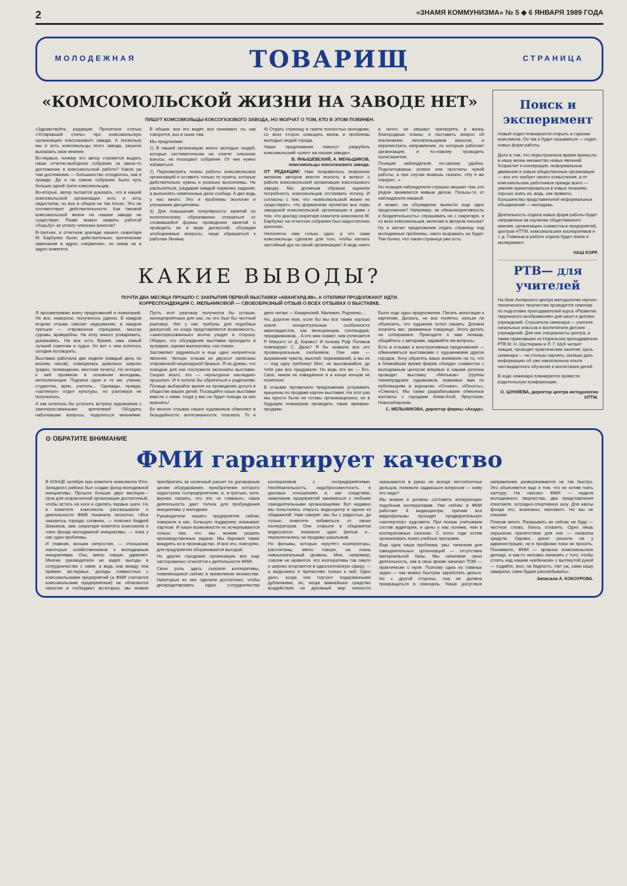2 «ЗНАМЯ КОММУНИЗМА» № 5 ◆ 6 ЯНВАРЯ 1989 ГОДА
МОЛОДЕЖНАЯ ТОВАРИЩ СТРАНИЦА
«КОМСОМОЛЬСКОЙ ЖИЗНИ НА ЗАВОДЕ НЕТ»
ПИШУТ КОМСОМОЛЬЦЫ КОКСОГАЗОВОГО ЗАВОДА, НО МОЛЧАТ О ТОМ, КТО В ЭТОМ ПОВИНЕН.
«Здравствуйте, редакция. Прочитали статью «Устаревший стиль» про комсомольскую организацию коксогазового завода. А поскольку мы и есть комсомольцы этого завода, решили высказать свое мнение.
Во-первых, почему это автор стремится выдать наше отчетно-выборное собрание за какое-то достижение в комсомольской работе? Какое уж там достижение — большинство отсиделось, как и прежде. Да и на самом собрании было чуть больше одной трети комсомольцев.
Во-вторых, автор пытается доказать, что в нашей комсомольской организации хоть и есть недостатки, но все в общем не так плохо. Это не соответствует действительности. Как таковой комсомольской жизни на нашем заводе не существует. Разве можно назвать работой «борьбу» за уплату членских взносов?
В-третьих, в отчетном докладе нашего секретаря М. Барбулис были, действительно, критические замечания в адрес «первичек», но никак не в адрес комитета.
В общем, все это видят, все понимают, но, как говорится, воз и ныне там.
Мы предлагаем:
1) В нашей организации много молодых людей, которые систематически не платят членские взносы, не посещают собрания. От них нужно избавиться.
2) Пересмотреть планы работы комсомольских организаций и оставить только те пункты, которые действительно нужны и реально выполнимы. Не распыляться, раздавая каждой первичке задания, а выполнять намеченные дела сообща. А дел ведь у нас много. Это и проблемы экологии и улучшение дисциплины.
3) Для повышения популярности занятий по политическому образованию отказаться от сложившейся формы проведения занятий и проводить их в виде дискуссий, обсуждая злободневные вопросы, чаще обращаться к работам Ленина.
4) Отдать страницу в газете полностью молодежи, со всех сторон освещать жизнь и проблемы молодых людей города.
Наши предложения помогут разрубить комсомольский «узел» на нашем заводе».
В. ЯНЫШЕВСКИЙ, А. МЕНЬШИКОВ, комсомольцы коксогазового завода.
ОТ РЕДАКЦИИ: Нам понравилось искреннее желание авторов внести ясность в вопрос о работе комсомольской организации коксогазового завода. Мы должным образом оценили потребность комсомольцев отстаивать истину. И согласны с тем, что «комсомольской жизни не существует», что формализм пропитал все поры заводской комсомольской организации и даже с тем, что доклад секретаря комитета комсомола М. Барбулис на отчетном собрании был недостаточно критичен.
Непонятно нам только одно: а что сами комсомольцы сделали для того, чтобы изгнать застойный дух из своей организации? А ведь никто и ничто не мешает претворять в жизнь благородные планы: и поставить вопрос об исключении неплательщиков взносов, и пересмотреть направления, по которым работает организация, и по-новому проводить политзанятия.
Позиция наблюдателя по-своему удобна. Подсчитываешь успехи или просчеты чужой работы, а при случае можешь сказать: «Ну я же говорил...»
Но позиция наблюдателя страшно мешает тем, кто рядом занимается живым делом. Пользы-то от наблюдателя никакой.
А может, на обсуждение вынести еще одно предложение? Например, за «безынициативность и бездеятельность» спрашивать не с секретаря, а со всех комсомольцев, включая и авторов письма?
Ну а насчет предложения отдать страницу под молодежные проблемы, никто возражать не будет. Тем более, что такая страница уже есть.
КАКИЕ ВЫВОДЫ?
ПОЧТИ ДВА МЕСЯЦА ПРОШЛО С ЗАКРЫТИЯ ПЕРВОЙ ВЫСТАВКИ «АВАНГАРД-88», А ОТКЛИКИ ПРОДОЛЖАЮТ ИДТИ.
КОРРЕСПОНДЕНЦИЯ С. МЕЛЬНИКОВОЙ — СВОЕОБРАЗНЫЙ ОТЗЫВ О ВСЕХ ОТЗЫВАХ О ВЫСТАВКЕ.
Я просматриваю книгу предложений и пожеланий. Не все, наверное, получилось удачно. В каждом втором отзыве сквозит недоумение, в каждом третьем — откровенное отрицание, многие суровы, враждебны. Не хочу никого уговаривать, доказывать. На все есть Время, наш самый лучший советник и судья. Но вот о чем хотелось сегодня поговорить.
Выставка работала две недели (каждый день по восемь часов), освещалась довольно широко (радио, телевидение, местная печать). Но интерес к ней проявили в основном молодежь, интеллигенция. Подписи одни и те же: ученик, студентка, врач, учитель... Однажды, правда, «заглянул» отдел культуры, но разговора не получилось.
А как хотелось бы устроить встречу художников с заинтересованными зрителями! Обсудить наболевшие вопросы, поделиться мнениями. Пусть этот разговор получился бы острым, нелицеприятным для нас, но это был бы честный разговор. Нет у нас трибуны для подобных дискуссий, но когда представляется возможность, «заинтересованные» молча уходят в сторону. Обидно, что обсуждение выставки проходило в кулуарах, оценки выносились «за глаза».
Заставляет задуматься и еще одно неприятное явление. Четыре отзыва из двухсот написаны откровенной нецензурной бранью. Я не думаю, что поводом для них послужили экспонаты выставки. Скорее всего, это — «культурное наследие» прошлого. И я хотела бы обратиться к родителям. Почаще выбирайте время на проведение досуга в обществе ваших детей. Посещайте наши выставки вместе с ними, тогда у вас не будет повода за них краснеть!
Во многих отзывах наших художников обвиняют в безыдейности, антигуманности, плагиате. То и дело читаю — Кандинский, Малевич, Родченко...
Но, дорогие мои, если бы мы все также хорошо знали концептуальные особенности авангардистов, как венецианцев, голландцев, передвижников... А кто мне скажет, чем отличается Р. Магритт от Д. Кирико? И почему Руф Поляков плагиирует С. Дали? Я бы назвала все это провинциальным снобизмом. Они нам — выражение чувств, мыслей, переживаний, а мы их — под одну гребенку! Мол, не высовывайся, до тебя уже все придумали. Но ведь это же — Его, Свое, никем не изведанное и в конце концов не понятное!
В отзывах прозвучало предложение устраивать аукционы по продаже картин выставки. На этот раз мы просто были не готовы организационно, но в будущем планируем проводить такие ярмарки-продажи.
Было еще одно предложение. Писать аннотации к картинам. Дескать, не все понятно, нельзя ли объяснить, что художник хотел сказать. Должна огорчить вас, уважаемые товарищи. Этого делать не собираемся. Приходите к нам почаще, общайтесь с авторами, задавайте им вопросы.
Есть в отзывах и конструктивные предложения — обмениваться выставками с художниками других городов. Хочу обратить ваше внимание на то, что в ближайшее время фирма «Ахада» совместно с молодежным центром впервые в нашем регионе проводит выставку «Митьков» (группы ленинградских художников, знакомых вам по публикациям в журналах «Огонек», «Юность», «Смена»). Мы также разрабатываем обменные контакты с городами Алма-Атой, Иркутском, Новосибирском.
С. МЕЛЬНИКОВА, директор фирмы «Ахада».
Поиск и эксперимент
Новый отдел планируется открыть в горкоме комсомола. Он так и будет называться — отдел новых форм работы.
Дело в том, что перестроечное время принесло в нашу жизнь множество новых явлений. Хозрасчет и кооперация, неформальные движения и новые общественные организации — все это требует своего осмысления, а от комсомольских работников прежде всего — умения ориентироваться в новых течениях, хорошо знать их, ведь, как правило, большинство представителей неформальных объединений — молодежь.
Деятельность отдела новых форм работы будет направлена на изучение общественного мнения, организацию совместных предприятий, центров НТТМ, комсомольских кооперативов и т. д. Главным в работе отдела будет поиск и эксперимент.
НАШ КОРР.
РТВ— для учителей
На базе Ангарского центра методологии научно-технического творчества проводится семинар по подготовке преподавателей курса «Развитие творческого воображения» для школ и детских учреждений. Слушатели семинара — учителя начальных классов и воспитатели детских учреждений. Для них специалисты центра, а также приехавшие из Норильска преподаватели РТВ М. Н. Шустерман и Л. Г. Шуб читают лекции, проводят практические занятия. Цель семинара — не столько научить, сколько дать информацию об уже накопленном опыте нестандартного обучения и воспитания детей.
В ходе семинара планируется провести родительскую конференцию.
О. ШУНЯЕВА, директор центра методологии НТТМ.
⊙ ОБРАТИТЕ ВНИМАНИЕ
ФМИ гарантирует качество
В КОНЦЕ октября при комитете комсомола Юго-Западного района был создан фонд молодежной инициативы. Прошло больше двух месяцев—срок для хозрасчетной организации достаточный, чтобы встать на ноги и сделать первые шаги. Но в комитете комсомола рассказывали о деятельности ФМИ поначалу неохотно. «Все оказалось гораздо сложнее, — пояснил Андрей Шиманов, зам. секретаря комитета комсомола и член фонда молодежной инициативы, — пока у нас одни проблемы.
И главная, весьма непростая, — отношение некоторых хозяйственников к молодежным инициативам. Оно, мягко говоря, удивляет. Многие руководители не видят выгоды в сотрудничестве с нами, а ведь она между тем прямая: во-первых, доходы совместных с комсомольскими предприятий (а ФМИ считается комсомольским предприятием) не облагаются налогом в госбюджет, во-вторых, мы можем приобретать за наличный расчет по договорным ценам оборудование, приобретение которого недоступно госпредприятиям, и, в-третьих, хотя, вернее сказать, что это «в главных», наша деятельность дает толчок для пробуждения инициативы у молодежи.
Руководители нашего предприятия сейчас поверили в нас, большую поддержку оказывает партком. И наши возможности не исчерпываются только тем, что мы можем решать производственные задачи. Мы беремся также внедрять их в производство. И все это, повторяю, для предприятия оборачивается выгодой.
Но другие городские организации все еще настороженно относятся к деятельности ФМИ.
Свою роль здесь сыграли кооперативы, появляющиеся сейчас в превеликом множестве. Некоторые из них сделали достаточно, чтобы дискредитировать идею сотрудничества кооперативов с госпредприятиями. Необязательность, недобросовестность в деловых отношениях и, как следствие, нежелание предприятий заниматься с любыми самодеятельными организациями. Вот недавно мы попытались открыть видеоцентр в одном из общежитий. Нам говорят: мы бы с радостью, да только помогите избавиться от своих кооператоров. Они открыли в общежитии видеосалон, показали один фильм и... переключились на продажу шашлыков.
Но фильмы, которые «крутят» кооператоры, рассчитаны, мягко говоря, на очень невзыскательный уровень. Мне, например, совсем не нравится, что кооперативы так смело и широко вторгаются в идеологическую сферу, — а видеокино я причисляю только к ней. Одно дело, когда они торгуют подержанными дубленками, но, когда важнейшее средство воздействия на духовный мир личности оказывается в руках не всегда чистоплотных дельцов, поневоле задаешься вопросом — кому это надо?
Мы можем и должны составить конкуренцию подобным кооперативам. Уже сейчас в ФМИ работает 4 видеоцентра, причем все видеофильмы проходят предварительную «экспертизу» худсовета. При показе учитываем состав аудитории, и цены у нас пониже, чем в кооперативных салонах. С этого года хотим организовать показ учебных программ.
Еще одна наша проблема, увы, типичная для самодеятельных организаций — отсутствие материальной базы. Мы начинаем свою деятельность, как в свое время начинал ТОМ — практически с нуля. Поэтому одна из главных задач — как можно быстрее заработать деньги. Но с другой стороны, она не должна превращаться в самоцель. Наше досуговое направление разворачивается не так быстро. Это объясняется еще и тем, что не хотим гнать халтуру. На «весах» ФМИ — неделя молодежного творчества, два представления спектакля, эстрадно-спортивное шоу. Для кассы фонда это, возможно, маловато. Но мы не спешим.
Планов много. Раскрывать их сейчас не буду — честное слово, боюсь сглазить. Одно лишь серьезное препятствие для них — нехватка средств. Однако, денег решили ни у администрации, ни в профкоме пока не просить. Понимаете, ФМИ — кровное комсомольское детище, и как-то неловко начинать с того, чтобы стоять над нашим «ребенком» с вытянутой рукой — подайте, мол, на бедность. Нет уж, сами кашу заварили, сами будем расхлебывать».
Записала А. КОКОУРОВА.